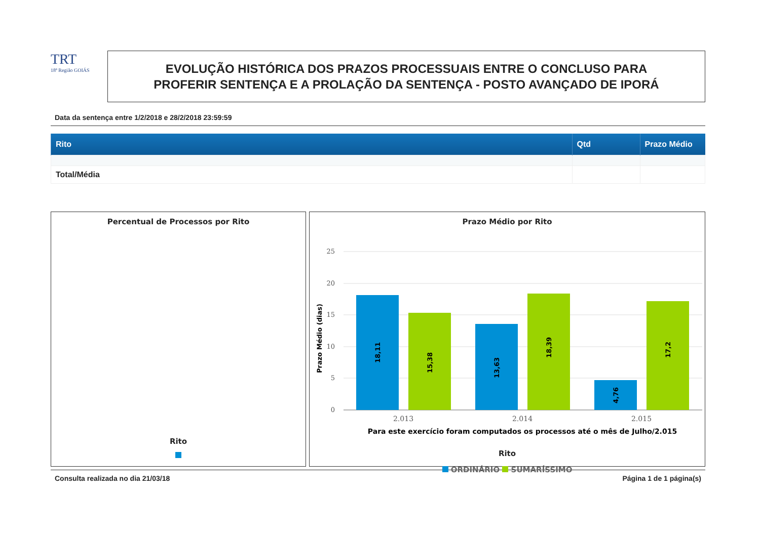TRT
18ª Região GOIÁS
EVOLUÇÃO HISTÓRICA DOS PRAZOS PROCESSUAIS ENTRE O CONCLUSO PARA
PROFERIR SENTENÇA E A PROLAÇÃO DA SENTENÇA - POSTO AVANÇADO DE IPORÁ
Data da sentença entre 1/2/2018 e 28/2/2018 23:59:59
| Rito | Qtd | Prazo Médio |
| --- | --- | --- |
| Total/Média | | |
Percentual de Processos por Rito
Rito
Prazo Médio por Rito
25
20
15
10
5
0
Prazo Médio (dias)
18,11
15,38
13,63
18,39
4,76
17,2
2.013
2.014
2.015
Para este exercício foram computados os processos até o mês de Julho/2.015
Rito
ORDINÁRIO SUMARÍSSIMO
Consulta realizada no dia 21/03/18 Página 1 de 1 página(s)